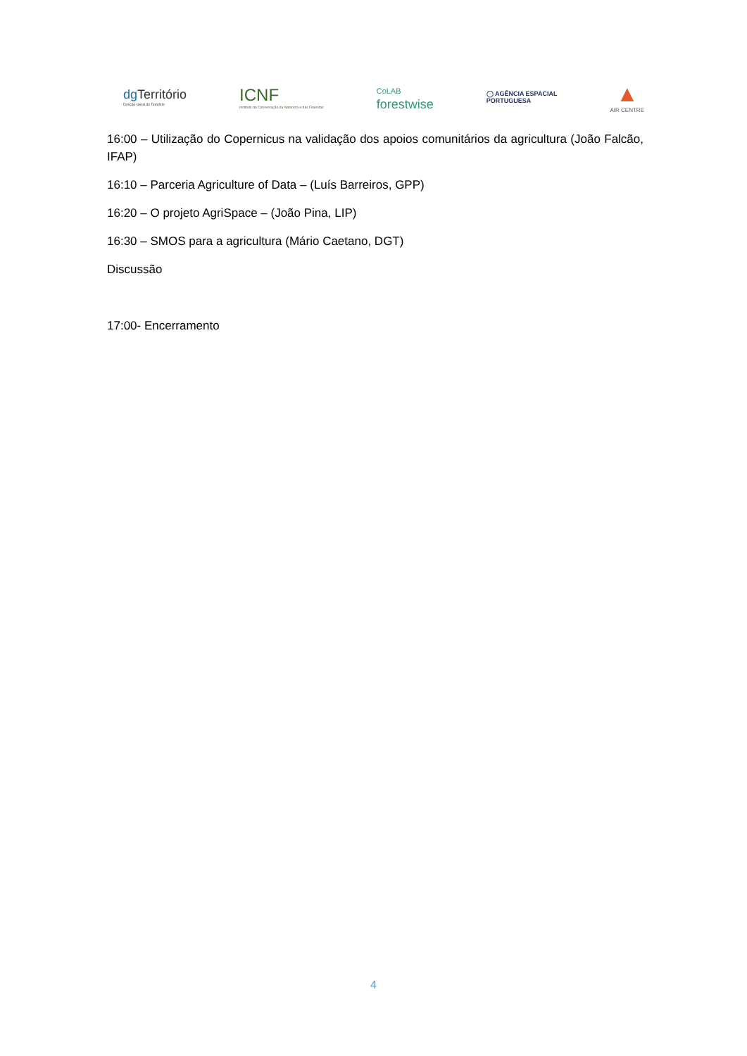dgTerritório
Direção-Geral do Território
ICNF
Instituto da Conservação da Natureza e das Florestas
CoLAB
forestwise
◯ AGÊNCIA ESPACIAL
PORTUGUESA
▲
AIR CENTRE
16:00 – Utilização do Copernicus na validação dos apoios comunitários da agricultura (João Falcão, IFAP)
16:10 – Parceria Agriculture of Data – (Luís Barreiros, GPP)
16:20 – O projeto AgriSpace – (João Pina, LIP)
16:30 – SMOS para a agricultura (Mário Caetano, DGT)
Discussão
17:00- Encerramento
4